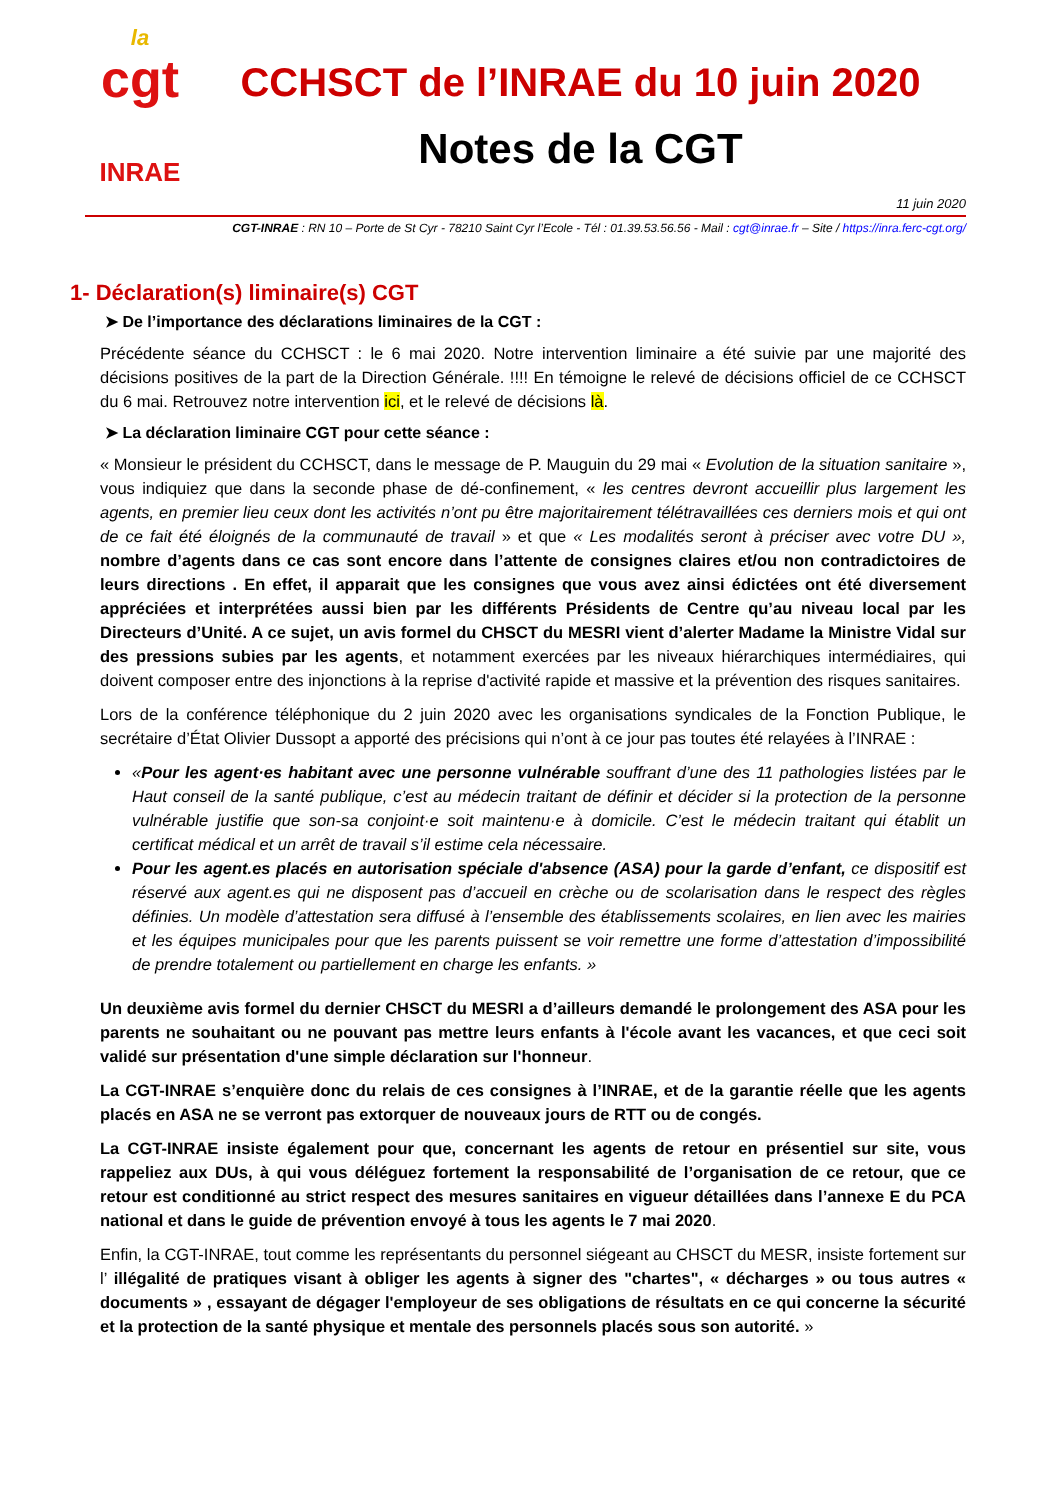la
cgt
INRAE
CCHSCT de l’INRAE du 10 juin 2020
Notes de la CGT
11 juin 2020
CGT-INRAE : RN 10 – Porte de St Cyr - 78210 Saint Cyr l’Ecole - Tél : 01.39.53.56.56 - Mail : cgt@inrae.fr – Site / https://inra.ferc-cgt.org/
1- Déclaration(s) liminaire(s) CGT
➤ De l’importance des déclarations liminaires de la CGT :
Précédente séance du CCHSCT : le 6 mai 2020. Notre intervention liminaire a été suivie par une majorité des décisions positives de la part de la Direction Générale. !!!! En témoigne le relevé de décisions officiel de ce CCHSCT du 6 mai. Retrouvez notre intervention ici, et le relevé de décisions là.
➤ La déclaration liminaire CGT pour cette séance :
« Monsieur le président du CCHSCT, dans le message de P. Mauguin du 29 mai « Evolution de la situation sanitaire », vous indiquiez que dans la seconde phase de dé-confinement, « les centres devront accueillir plus largement les agents, en premier lieu ceux dont les activités n’ont pu être majoritairement télétravaillées ces derniers mois et qui ont de ce fait été éloignés de la communauté de travail » et que « Les modalités seront à préciser avec votre DU », nombre d’agents dans ce cas sont encore dans l’attente de consignes claires et/ou non contradictoires de leurs directions . En effet, il apparait que les consignes que vous avez ainsi édictées ont été diversement appréciées et interprétées aussi bien par les différents Présidents de Centre qu’au niveau local par les Directeurs d’Unité. A ce sujet, un avis formel du CHSCT du MESRI vient d’alerter Madame la Ministre Vidal sur des pressions subies par les agents, et notamment exercées par les niveaux hiérarchiques intermédiaires, qui doivent composer entre des injonctions à la reprise d'activité rapide et massive et la prévention des risques sanitaires.
Lors de la conférence téléphonique du 2 juin 2020 avec les organisations syndicales de la Fonction Publique, le secrétaire d’État Olivier Dussopt a apporté des précisions qui n’ont à ce jour pas toutes été relayées à l’INRAE :
«Pour les agent·es habitant avec une personne vulnérable souffrant d’une des 11 pathologies listées par le Haut conseil de la santé publique, c’est au médecin traitant de définir et décider si la protection de la personne vulnérable justifie que son-sa conjoint·e soit maintenu·e à domicile. C’est le médecin traitant qui établit un certificat médical et un arrêt de travail s’il estime cela nécessaire.
Pour les agent.es placés en autorisation spéciale d'absence (ASA) pour la garde d’enfant, ce dispositif est réservé aux agent.es qui ne disposent pas d’accueil en crèche ou de scolarisation dans le respect des règles définies. Un modèle d’attestation sera diffusé à l’ensemble des établissements scolaires, en lien avec les mairies et les équipes municipales pour que les parents puissent se voir remettre une forme d’attestation d’impossibilité de prendre totalement ou partiellement en charge les enfants. »
Un deuxième avis formel du dernier CHSCT du MESRI a d’ailleurs demandé le prolongement des ASA pour les parents ne souhaitant ou ne pouvant pas mettre leurs enfants à l'école avant les vacances, et que ceci soit validé sur présentation d'une simple déclaration sur l'honneur.
La CGT-INRAE s’enquière donc du relais de ces consignes à l’INRAE, et de la garantie réelle que les agents placés en ASA ne se verront pas extorquer de nouveaux jours de RTT ou de congés.
La CGT-INRAE insiste également pour que, concernant les agents de retour en présentiel sur site, vous rappeliez aux DUs, à qui vous déléguez fortement la responsabilité de l’organisation de ce retour, que ce retour est conditionné au strict respect des mesures sanitaires en vigueur détaillées dans l’annexe E du PCA national et dans le guide de prévention envoyé à tous les agents le 7 mai 2020.
Enfin, la CGT-INRAE, tout comme les représentants du personnel siégeant au CHSCT du MESR, insiste fortement sur l’ illégalité de pratiques visant à obliger les agents à signer des "chartes", « décharges » ou tous autres « documents » , essayant de dégager l'employeur de ses obligations de résultats en ce qui concerne la sécurité et la protection de la santé physique et mentale des personnels placés sous son autorité. »